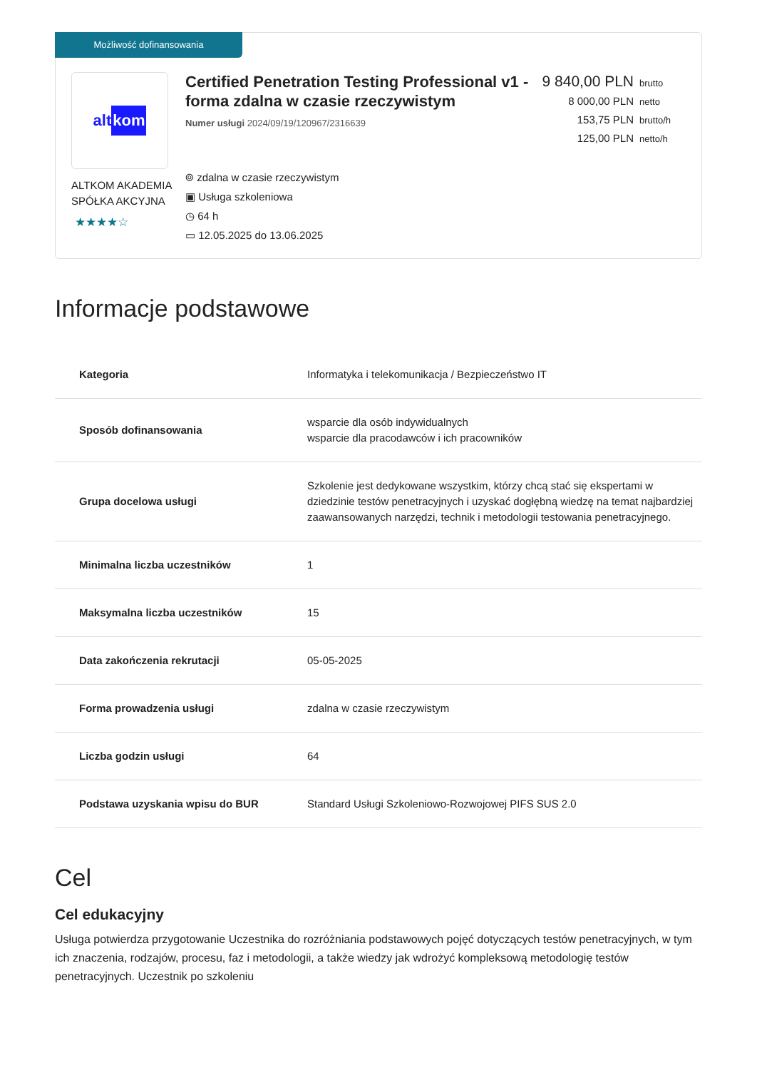Możliwość dofinansowania
alt kom
ALTKOM AKADEMIA SPÓŁKA AKCYJNA
★★★★☆
Certified Penetration Testing Professional v1 - forma zdalna w czasie rzeczywistym
Numer usługi 2024/09/19/120967/2316639
⌾ zdalna w czasie rzeczywistym
▣ Usługa szkoleniowa
◷ 64 h
▭ 12.05.2025 do 13.06.2025
9 840,00 PLN brutto
8 000,00 PLN netto
153,75 PLN brutto/h
125,00 PLN netto/h
Informacje podstawowe
| Kategoria | Informatyka i telekomunikacja / Bezpieczeństwo IT |
| Sposób dofinansowania | wsparcie dla osób indywidualnych wsparcie dla pracodawców i ich pracowników |
| Grupa docelowa usługi | Szkolenie jest dedykowane wszystkim, którzy chcą stać się ekspertami w dziedzinie testów penetracyjnych i uzyskać dogłębną wiedzę na temat najbardziej zaawansowanych narzędzi, technik i metodologii testowania penetracyjnego. |
| Minimalna liczba uczestników | 1 |
| Maksymalna liczba uczestników | 15 |
| Data zakończenia rekrutacji | 05-05-2025 |
| Forma prowadzenia usługi | zdalna w czasie rzeczywistym |
| Liczba godzin usługi | 64 |
| Podstawa uzyskania wpisu do BUR | Standard Usługi Szkoleniowo-Rozwojowej PIFS SUS 2.0 |
Cel
Cel edukacyjny
Usługa potwierdza przygotowanie Uczestnika do rozróżniania podstawowych pojęć dotyczących testów penetracyjnych, w tym ich znaczenia, rodzajów, procesu, faz i metodologii, a także wiedzy jak wdrożyć kompleksową metodologię testów penetracyjnych. Uczestnik po szkoleniu